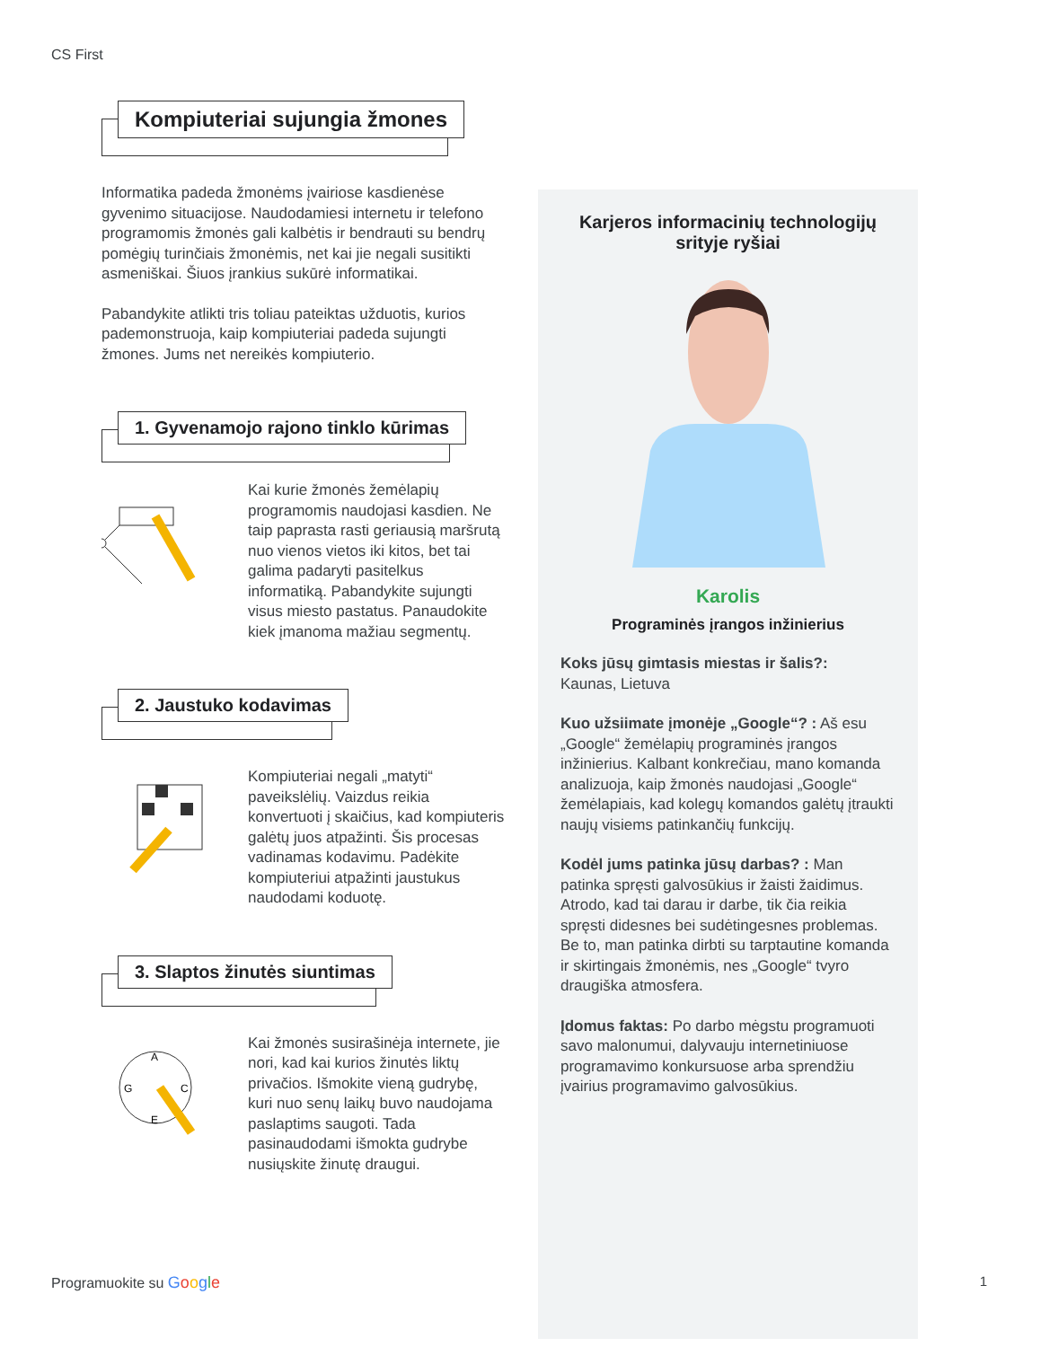CS First
Kompiuteriai sujungia žmones
Informatika padeda žmonėms įvairiose kasdienėse gyvenimo situacijose. Naudodamiesi internetu ir telefono programomis žmonės gali kalbėtis ir bendrauti su bendrų pomėgių turinčiais žmonėmis, net kai jie negali susitikti asmeniškai. Šiuos įrankius sukūrė informatikai.
Pabandykite atlikti tris toliau pateiktas užduotis, kurios pademonstruoja, kaip kompiuteriai padeda sujungti žmones. Jums net nereikės kompiuterio.
1. Gyvenamojo rajono tinklo kūrimas
Kai kurie žmonės žemėlapių programomis naudojasi kasdien. Ne taip paprasta rasti geriausią maršrutą nuo vienos vietos iki kitos, bet tai galima padaryti pasitelkus informatiką. Pabandykite sujungti visus miesto pastatus. Panaudokite kiek įmanoma mažiau segmentų.
2. Jaustuko kodavimas
Kompiuteriai negali „matyti“ paveikslėlių. Vaizdus reikia konvertuoti į skaičius, kad kompiuteris galėtų juos atpažinti. Šis procesas vadinamas kodavimu. Padėkite kompiuteriui atpažinti jaustukus naudodami koduotę.
3. Slaptos žinutės siuntimas
A
G
C
E
Kai žmonės susirašinėja internete, jie nori, kad kai kurios žinutės liktų privačios. Išmokite vieną gudrybę, kuri nuo senų laikų buvo naudojama paslaptims saugoti. Tada pasinaudodami išmokta gudrybe nusiųskite žinutę draugui.
Karjeros informacinių technologijų srityje ryšiai
Karolis
Programinės įrangos inžinierius
Koks jūsų gimtasis miestas ir šalis?:
Kaunas, Lietuva
Kuo užsiimate įmonėje „Google“? : Aš esu „Google“ žemėlapių programinės įrangos inžinierius. Kalbant konkrečiau, mano komanda analizuoja, kaip žmonės naudojasi „Google“ žemėlapiais, kad kolegų komandos galėtų įtraukti naujų visiems patinkančių funkcijų.
Kodėl jums patinka jūsų darbas? : Man patinka spręsti galvosūkius ir žaisti žaidimus. Atrodo, kad tai darau ir darbe, tik čia reikia spręsti didesnes bei sudėtingesnes problemas. Be to, man patinka dirbti su tarptautine komanda ir skirtingais žmonėmis, nes „Google“ tvyro draugiška atmosfera.
Įdomus faktas: Po darbo mėgstu programuoti savo malonumui, dalyvauju internetiniuose programavimo konkursuose arba sprendžiu įvairius programavimo galvosūkius.
Programuokite su Google 1